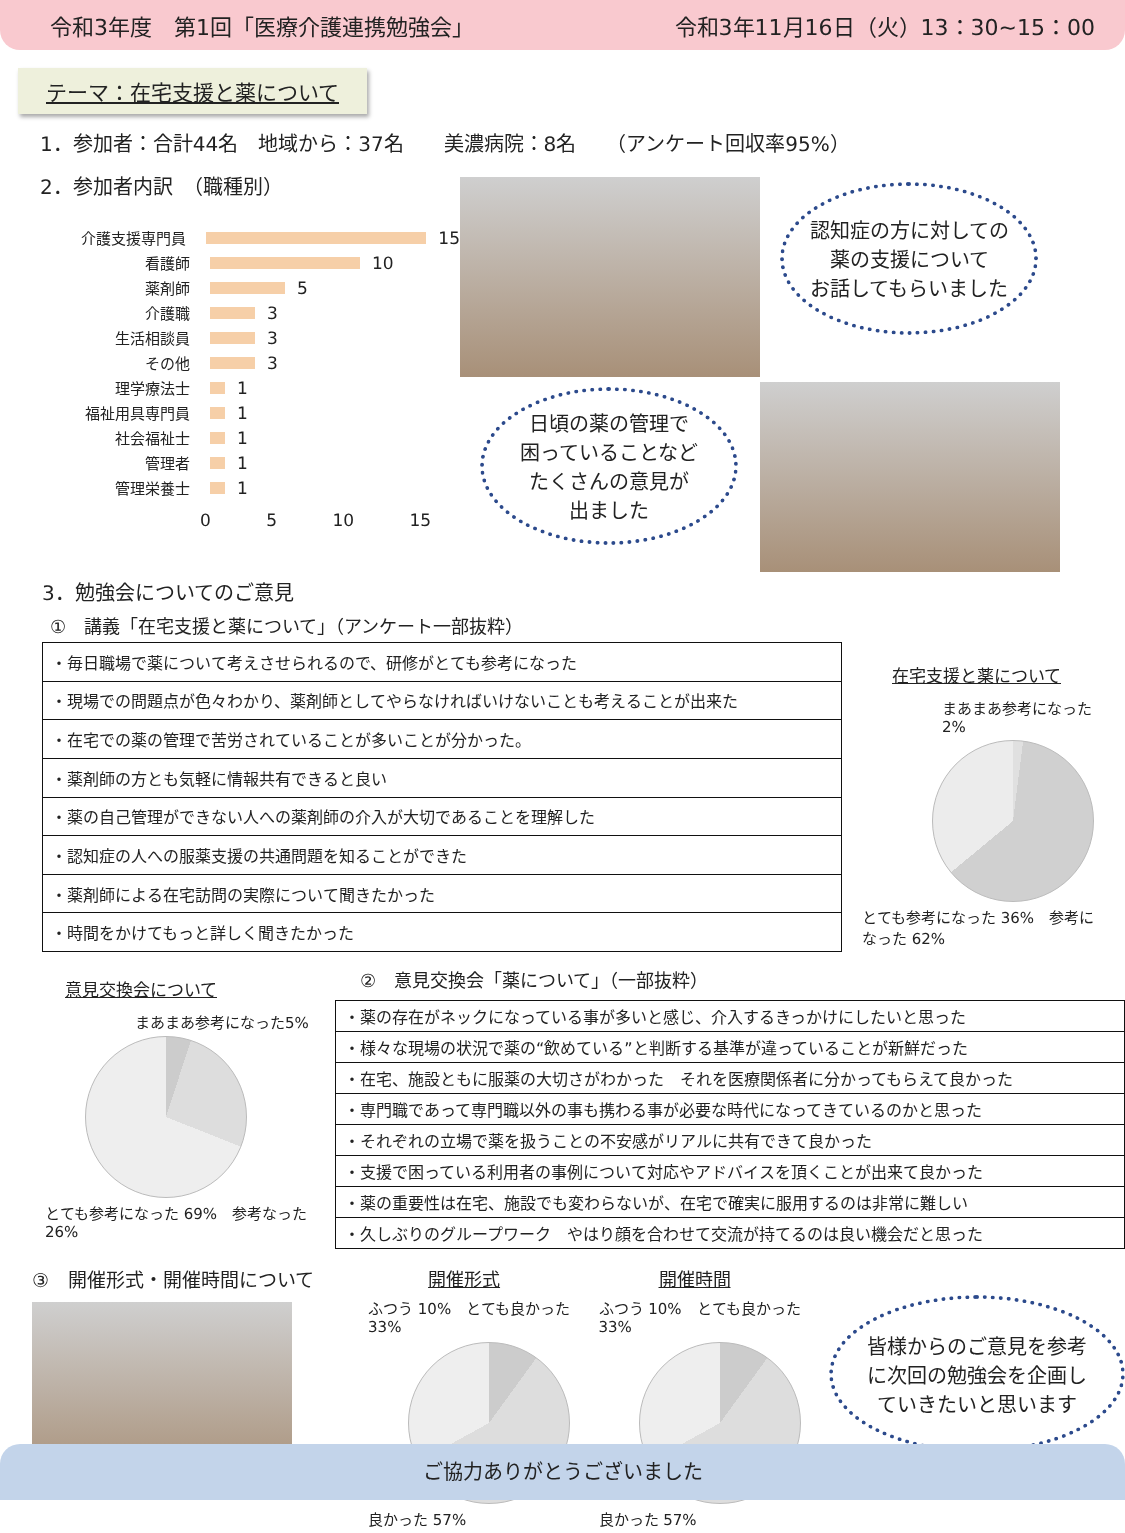令和3年度　第1回「医療介護連携勉強会」 令和3年11月16日（火）13：30~15：00
テーマ：在宅支援と薬について
1．参加者：合計44名　地域から：37名　　美濃病院：8名　　（アンケート回収率95%）
2．参加者内訳　（職種別）
介護支援専門員 15
看護師 10
薬剤師 5
介護職 3
生活相談員 3
その他 3
理学療法士 1
福祉用具専門員 1
社会福祉士 1
管理者 1
管理栄養士 1
0 5 10 15
認知症の方に対しての
薬の支援について
お話してもらいました
日頃の薬の管理で
困っていることなど
たくさんの意見が
出ました
3．勉強会についてのご意見
①　講義「在宅支援と薬について」（アンケート一部抜粋）
| ・毎日職場で薬について考えさせられるので、研修がとても参考になった |
| ・現場での問題点が色々わかり、薬剤師としてやらなければいけないことも考えることが出来た |
| ・在宅での薬の管理で苦労されていることが多いことが分かった。 |
| ・薬剤師の方とも気軽に情報共有できると良い |
| ・薬の自己管理ができない人への薬剤師の介入が大切であることを理解した |
| ・認知症の人への服薬支援の共通問題を知ることができた |
| ・薬剤師による在宅訪問の実際について聞きたかった |
| ・時間をかけてもっと詳しく聞きたかった |
在宅支援と薬について
まあまあ参考になった 2%
とても参考になった 36%　参考になった 62%
意見交換会について
まあまあ参考になった5%
とても参考になった 69%　参考なった 26%
②　意見交換会「薬について」（一部抜粋）
| ・薬の存在がネックになっている事が多いと感じ、介入するきっかけにしたいと思った |
| ・様々な現場の状況で薬の“飲めている”と判断する基準が違っていることが新鮮だった |
| ・在宅、施設ともに服薬の大切さがわかった それを医療関係者に分かってもらえて良かった |
| ・専門職であって専門職以外の事も携わる事が必要な時代になってきているのかと思った |
| ・それぞれの立場で薬を扱うことの不安感がリアルに共有できて良かった |
| ・支援で困っている利用者の事例について対応やアドバイスを頂くことが出来て良かった |
| ・薬の重要性は在宅、施設でも変わらないが、在宅で確実に服用するのは非常に難しい |
| ・久しぶりのグループワーク やはり顔を合わせて交流が持てるのは良い機会だと思った |
③　開催形式・開催時間について 開催形式
ふつう 10%　とても良かった 33%
良かった 57%
開催時間
ふつう 10%　とても良かった 33%
良かった 57%
皆様からのご意見を参考
に次回の勉強会を企画し
ていきたいと思います
ご協力ありがとうございました